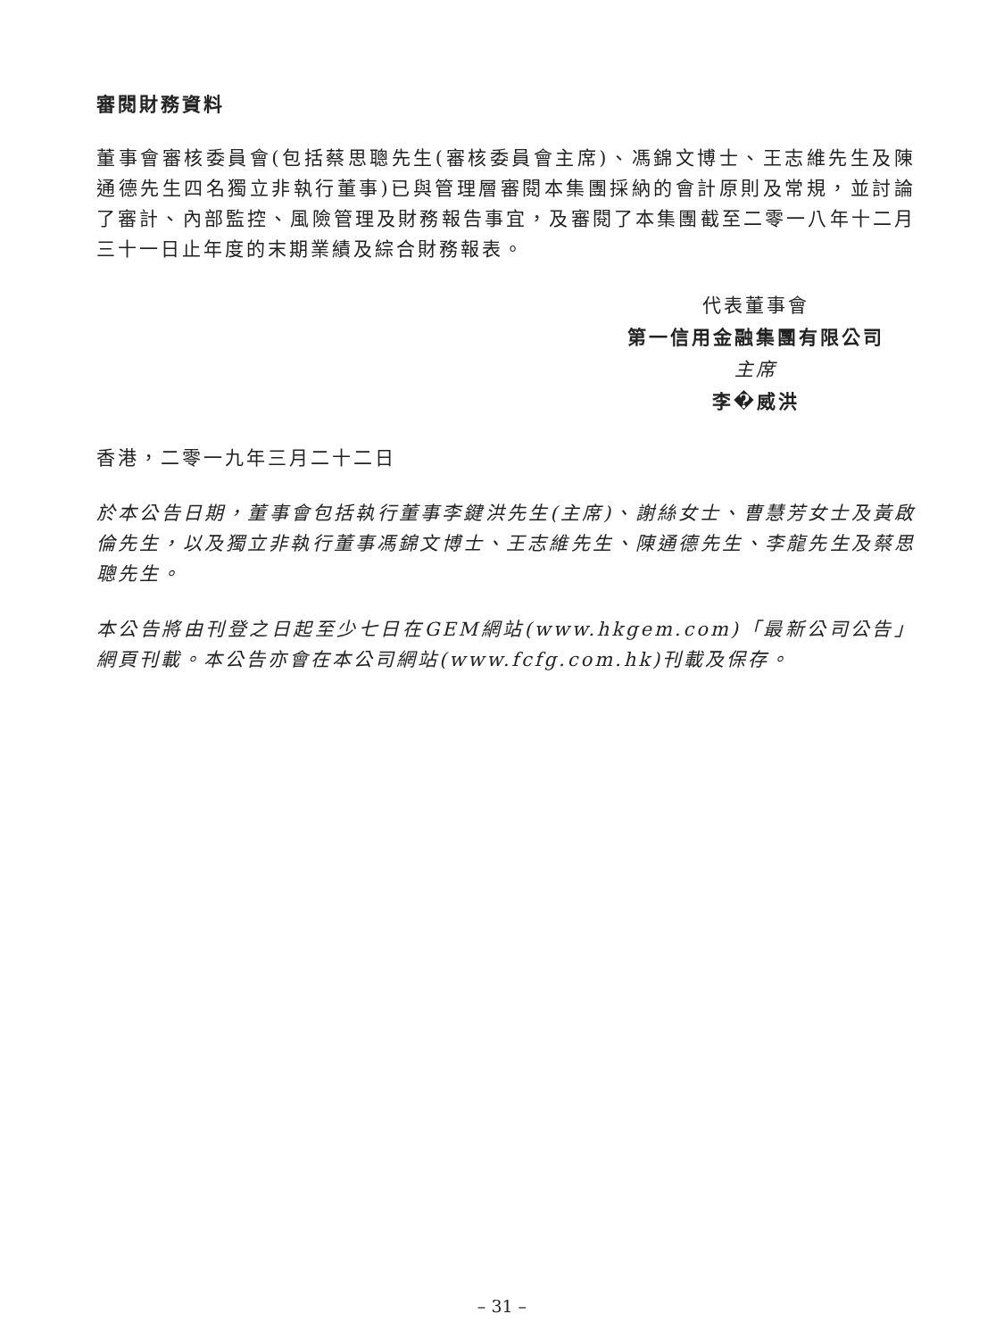審閱財務資料
董事會審核委員會(包括蔡思聰先生(審核委員會主席)、馮錦文博士、王志維先生及陳通德先生四名獨立非執行董事)已與管理層審閱本集團採納的會計原則及常規，並討論了審計、內部監控、風險管理及財務報告事宜，及審閱了本集團截至二零一八年十二月三十一日止年度的末期業績及綜合財務報表。
代表董事會
第一信用金融集團有限公司
主席
李�威洪
香港，二零一九年三月二十二日
於本公告日期，董事會包括執行董事李鍵洪先生(主席)、謝絲女士、曹慧芳女士及黃啟倫先生，以及獨立非執行董事馮錦文博士、王志維先生、陳通德先生、李龍先生及蔡思聰先生。
本公告將由刊登之日起至少七日在GEM網站(www.hkgem.com)「最新公司公告」網頁刊載。本公告亦會在本公司網站(www.fcfg.com.hk)刊載及保存。
– 31 –